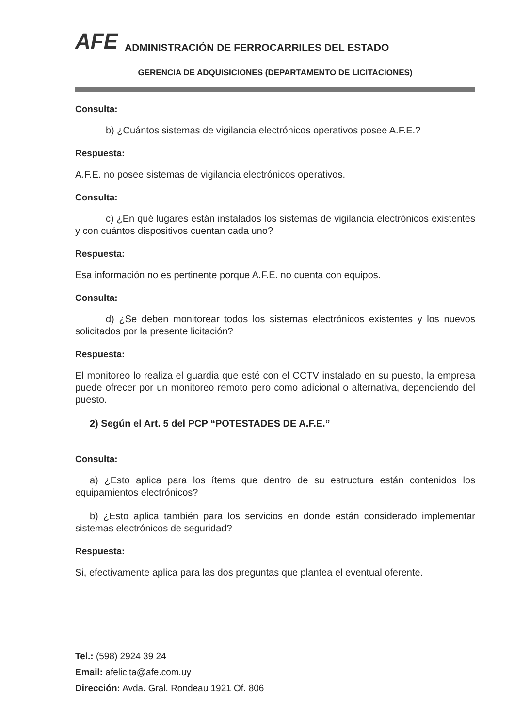AFE ADMINISTRACIÓN DE FERROCARRILES DEL ESTADO
GERENCIA DE ADQUISICIONES (DEPARTAMENTO DE LICITACIONES)
Consulta:
b) ¿Cuántos sistemas de vigilancia electrónicos operativos posee A.F.E.?
Respuesta:
A.F.E. no posee sistemas de vigilancia electrónicos operativos.
Consulta:
c) ¿En qué lugares están instalados los sistemas de vigilancia electrónicos existentes y con cuántos dispositivos cuentan cada uno?
Respuesta:
Esa información no es pertinente porque A.F.E. no cuenta con equipos.
Consulta:
d) ¿Se deben monitorear todos los sistemas electrónicos existentes y los nuevos solicitados por la presente licitación?
Respuesta:
El monitoreo lo realiza el guardia que esté con el CCTV instalado en su puesto, la empresa puede ofrecer por un monitoreo remoto pero como adicional o alternativa, dependiendo del puesto.
2) Según el Art. 5 del PCP “POTESTADES DE A.F.E.”
Consulta:
a) ¿Esto aplica para los ítems que dentro de su estructura están contenidos los equipamientos electrónicos?
b) ¿Esto aplica también para los servicios en donde están considerado implementar sistemas electrónicos de seguridad?
Respuesta:
Si, efectivamente aplica para las dos preguntas que plantea el eventual oferente.
Tel.: (598) 2924 39 24
Email: afelicita@afe.com.uy
Dirección: Avda. Gral. Rondeau 1921 Of. 806